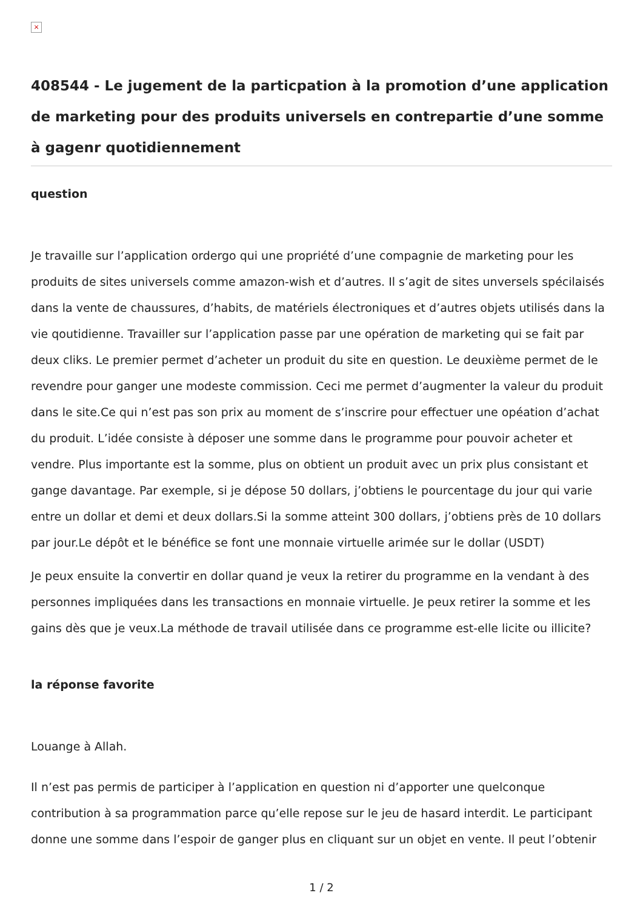×
408544 - Le jugement de la particpation à la promotion d’une application de marketing pour des produits universels en contrepartie d’une somme à gagenr quotidiennement
question
Je travaille sur l’application ordergo qui une propriété d’une compagnie de marketing pour les produits de sites universels comme amazon-wish et d’autres. Il s’agit de sites unversels spécilaisés dans la vente de chaussures, d’habits, de matériels électroniques et d’autres objets utilisés dans la vie qoutidienne. Travailler sur l’application passe par une opération de marketing qui se fait par deux cliks. Le premier permet d’acheter un produit du site en question. Le deuxième permet de le revendre pour ganger une modeste commission. Ceci me permet d’augmenter la valeur du produit dans le site.Ce qui n’est pas son prix au moment de s’inscrire pour effectuer une opéation d’achat du produit. L’idée consiste à déposer une somme dans le programme pour pouvoir acheter et vendre. Plus importante est la somme, plus on obtient un produit avec un prix plus consistant et gange davantage. Par exemple, si je dépose 50 dollars, j’obtiens le pourcentage du jour qui varie entre un dollar et demi et deux dollars.Si la somme atteint 300 dollars, j’obtiens près de 10 dollars par jour.Le dépôt et le bénéfice se font une monnaie virtuelle arimée sur le dollar (USDT)
Je peux ensuite la convertir en dollar quand je veux la retirer du programme en la vendant à des personnes impliquées dans les transactions en monnaie virtuelle. Je peux retirer la somme et les gains dès que je veux.La méthode de travail utilisée dans ce programme est-elle licite ou illicite?
la réponse favorite
Louange à Allah.
Il n’est pas permis de participer à l’application en question ni d’apporter une quelconque contribution à sa programmation parce qu’elle repose sur le jeu de hasard interdit. Le participant donne une somme dans l’espoir de ganger plus en cliquant sur un objet en vente. Il peut l’obtenir
1 / 2